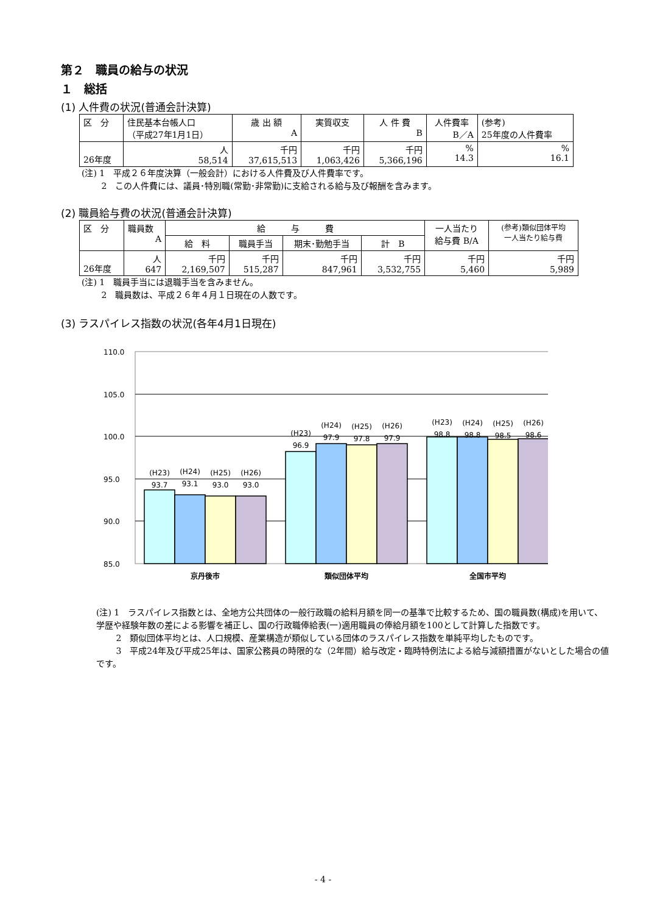第２　職員の給与の状況
１　総括
(1) 人件費の状況(普通会計決算)
| 区 分 | 住民基本台帳人口 （平成27年1月1日） | 歳 出 額 A | 実質収支 | 人 件 費 B | 人件費率 B／A | (参考) 25年度の人件費率 |
| 26年度 | 人 58,514 | 千円 37,615,513 | 千円 1,063,426 | 千円 5,366,196 | % 14.3 | % 16.1 |
(注) 1　平成２６年度決算（一般会計）における人件費及び人件費率です。
　　 2　この人件費には、議員･特別職(常勤･非常勤)に支給される給与及び報酬を含みます。
(2) 職員給与費の状況(普通会計決算)
| 区 分 | 職員数 A | 給 与 費 | | | | 一人当たり 給与費 B/A | (参考)類似団体平均 一人当たり給与費 |
| | | 給 料 | 職員手当 | 期末･勤勉手当 | 計 B | | |
| 26年度 | 人 647 | 千円 2,169,507 | 千円 515,287 | 千円 847,961 | 千円 3,532,755 | 千円 5,460 | 千円 5,989 |
(注) 1　職員手当には退職手当を含みません。
　　 2　職員数は、平成２６年４月１日現在の人数です。
(3) ラスパイレス指数の状況(各年4月1日現在)
110.0
105.0
100.0
95.0
90.0
85.0
(H23)
93.7
(H24)
93.1
(H25)
93.0
(H26)
93.0
(H23)
96.9
(H24)
97.9
(H25)
97.8
(H26)
97.9
(H23)
98.8
(H24)
98.8
(H25)
98.5
(H26)
98.6
京丹後市
類似団体平均
全国市平均
(注) 1　ラスパイレス指数とは、全地方公共団体の一般行政職の給料月額を同一の基準で比較するため、国の職員数(構成)を用いて、学歴や経験年数の差による影響を補正し、国の行政職俸給表(一)適用職員の俸給月額を100として計算した指数です。
　　 2　類似団体平均とは、人口規模、産業構造が類似している団体のラスパイレス指数を単純平均したものです。
　　 3　平成24年及び平成25年は、国家公務員の時限的な（2年間）給与改定・臨時特例法による給与減額措置がないとした場合の値です。
- 4 -